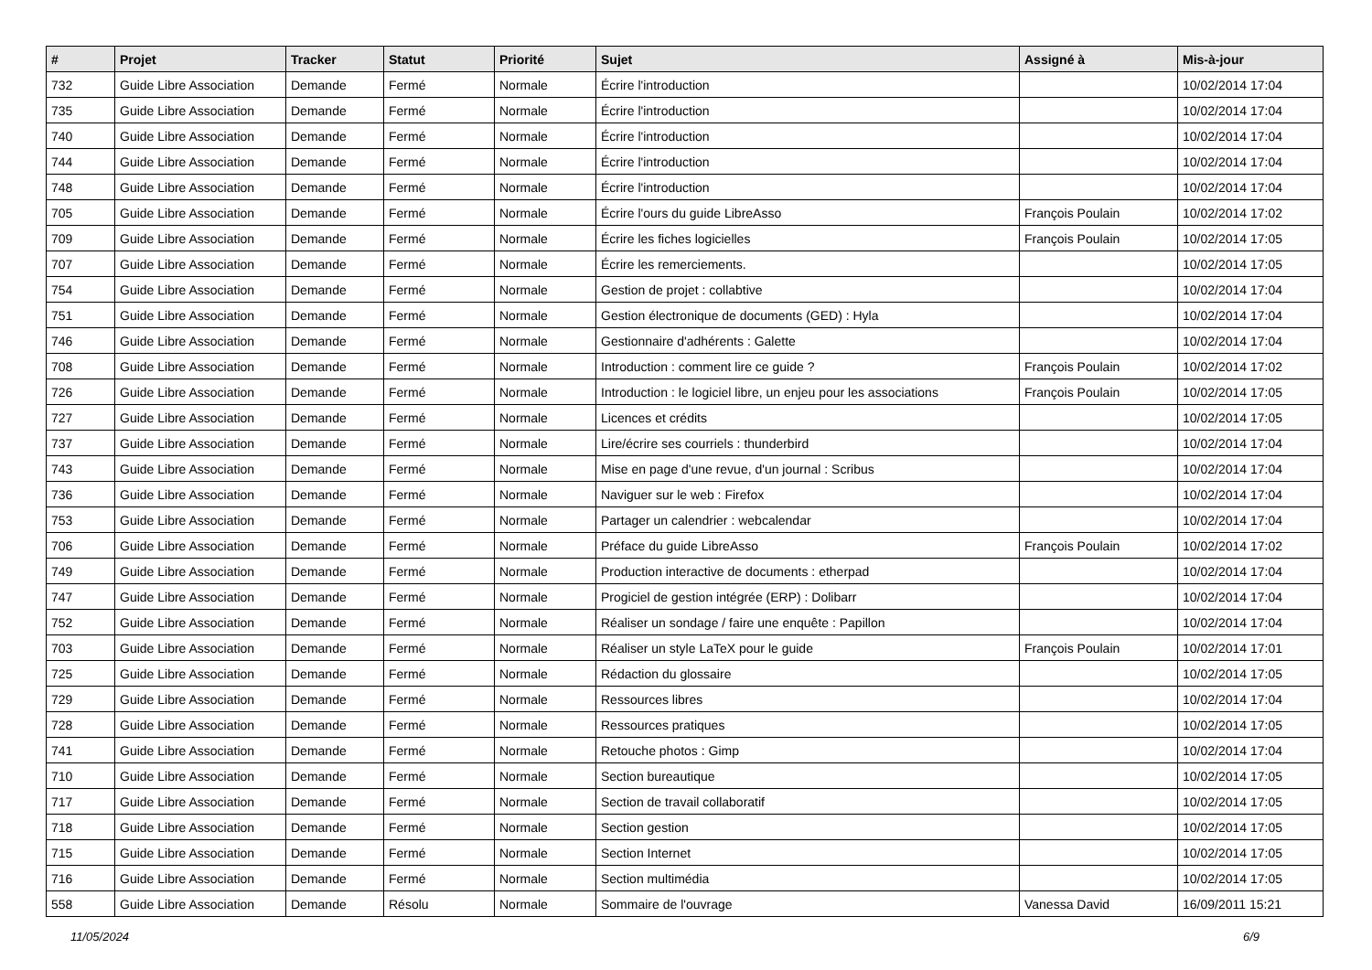| # | Projet | Tracker | Statut | Priorité | Sujet | Assigné à | Mis-à-jour |
| --- | --- | --- | --- | --- | --- | --- | --- |
| 732 | Guide Libre Association | Demande | Fermé | Normale | Écrire l'introduction | | 10/02/2014 17:04 |
| 735 | Guide Libre Association | Demande | Fermé | Normale | Écrire l'introduction | | 10/02/2014 17:04 |
| 740 | Guide Libre Association | Demande | Fermé | Normale | Écrire l'introduction | | 10/02/2014 17:04 |
| 744 | Guide Libre Association | Demande | Fermé | Normale | Écrire l'introduction | | 10/02/2014 17:04 |
| 748 | Guide Libre Association | Demande | Fermé | Normale | Écrire l'introduction | | 10/02/2014 17:04 |
| 705 | Guide Libre Association | Demande | Fermé | Normale | Écrire l'ours du guide LibreAsso | François Poulain | 10/02/2014 17:02 |
| 709 | Guide Libre Association | Demande | Fermé | Normale | Écrire les fiches logicielles | François Poulain | 10/02/2014 17:05 |
| 707 | Guide Libre Association | Demande | Fermé | Normale | Écrire les remerciements. | | 10/02/2014 17:05 |
| 754 | Guide Libre Association | Demande | Fermé | Normale | Gestion de projet : collabtive | | 10/02/2014 17:04 |
| 751 | Guide Libre Association | Demande | Fermé | Normale | Gestion électronique de documents (GED) : Hyla | | 10/02/2014 17:04 |
| 746 | Guide Libre Association | Demande | Fermé | Normale | Gestionnaire d'adhérents : Galette | | 10/02/2014 17:04 |
| 708 | Guide Libre Association | Demande | Fermé | Normale | Introduction : comment lire ce guide ? | François Poulain | 10/02/2014 17:02 |
| 726 | Guide Libre Association | Demande | Fermé | Normale | Introduction : le logiciel libre, un enjeu pour les associations | François Poulain | 10/02/2014 17:05 |
| 727 | Guide Libre Association | Demande | Fermé | Normale | Licences et crédits | | 10/02/2014 17:05 |
| 737 | Guide Libre Association | Demande | Fermé | Normale | Lire/écrire ses courriels : thunderbird | | 10/02/2014 17:04 |
| 743 | Guide Libre Association | Demande | Fermé | Normale | Mise en page d'une revue, d'un journal : Scribus | | 10/02/2014 17:04 |
| 736 | Guide Libre Association | Demande | Fermé | Normale | Naviguer sur le web : Firefox | | 10/02/2014 17:04 |
| 753 | Guide Libre Association | Demande | Fermé | Normale | Partager un calendrier : webcalendar | | 10/02/2014 17:04 |
| 706 | Guide Libre Association | Demande | Fermé | Normale | Préface du guide LibreAsso | François Poulain | 10/02/2014 17:02 |
| 749 | Guide Libre Association | Demande | Fermé | Normale | Production interactive de documents : etherpad | | 10/02/2014 17:04 |
| 747 | Guide Libre Association | Demande | Fermé | Normale | Progiciel de gestion intégrée (ERP) : Dolibarr | | 10/02/2014 17:04 |
| 752 | Guide Libre Association | Demande | Fermé | Normale | Réaliser un sondage / faire une enquête : Papillon | | 10/02/2014 17:04 |
| 703 | Guide Libre Association | Demande | Fermé | Normale | Réaliser un style LaTeX pour le guide | François Poulain | 10/02/2014 17:01 |
| 725 | Guide Libre Association | Demande | Fermé | Normale | Rédaction du glossaire | | 10/02/2014 17:05 |
| 729 | Guide Libre Association | Demande | Fermé | Normale | Ressources libres | | 10/02/2014 17:04 |
| 728 | Guide Libre Association | Demande | Fermé | Normale | Ressources pratiques | | 10/02/2014 17:05 |
| 741 | Guide Libre Association | Demande | Fermé | Normale | Retouche photos : Gimp | | 10/02/2014 17:04 |
| 710 | Guide Libre Association | Demande | Fermé | Normale | Section bureautique | | 10/02/2014 17:05 |
| 717 | Guide Libre Association | Demande | Fermé | Normale | Section de travail collaboratif | | 10/02/2014 17:05 |
| 718 | Guide Libre Association | Demande | Fermé | Normale | Section gestion | | 10/02/2014 17:05 |
| 715 | Guide Libre Association | Demande | Fermé | Normale | Section Internet | | 10/02/2014 17:05 |
| 716 | Guide Libre Association | Demande | Fermé | Normale | Section multimédia | | 10/02/2014 17:05 |
| 558 | Guide Libre Association | Demande | Résolu | Normale | Sommaire de l'ouvrage | Vanessa David | 16/09/2011 15:21 |
11/05/2024 6/9